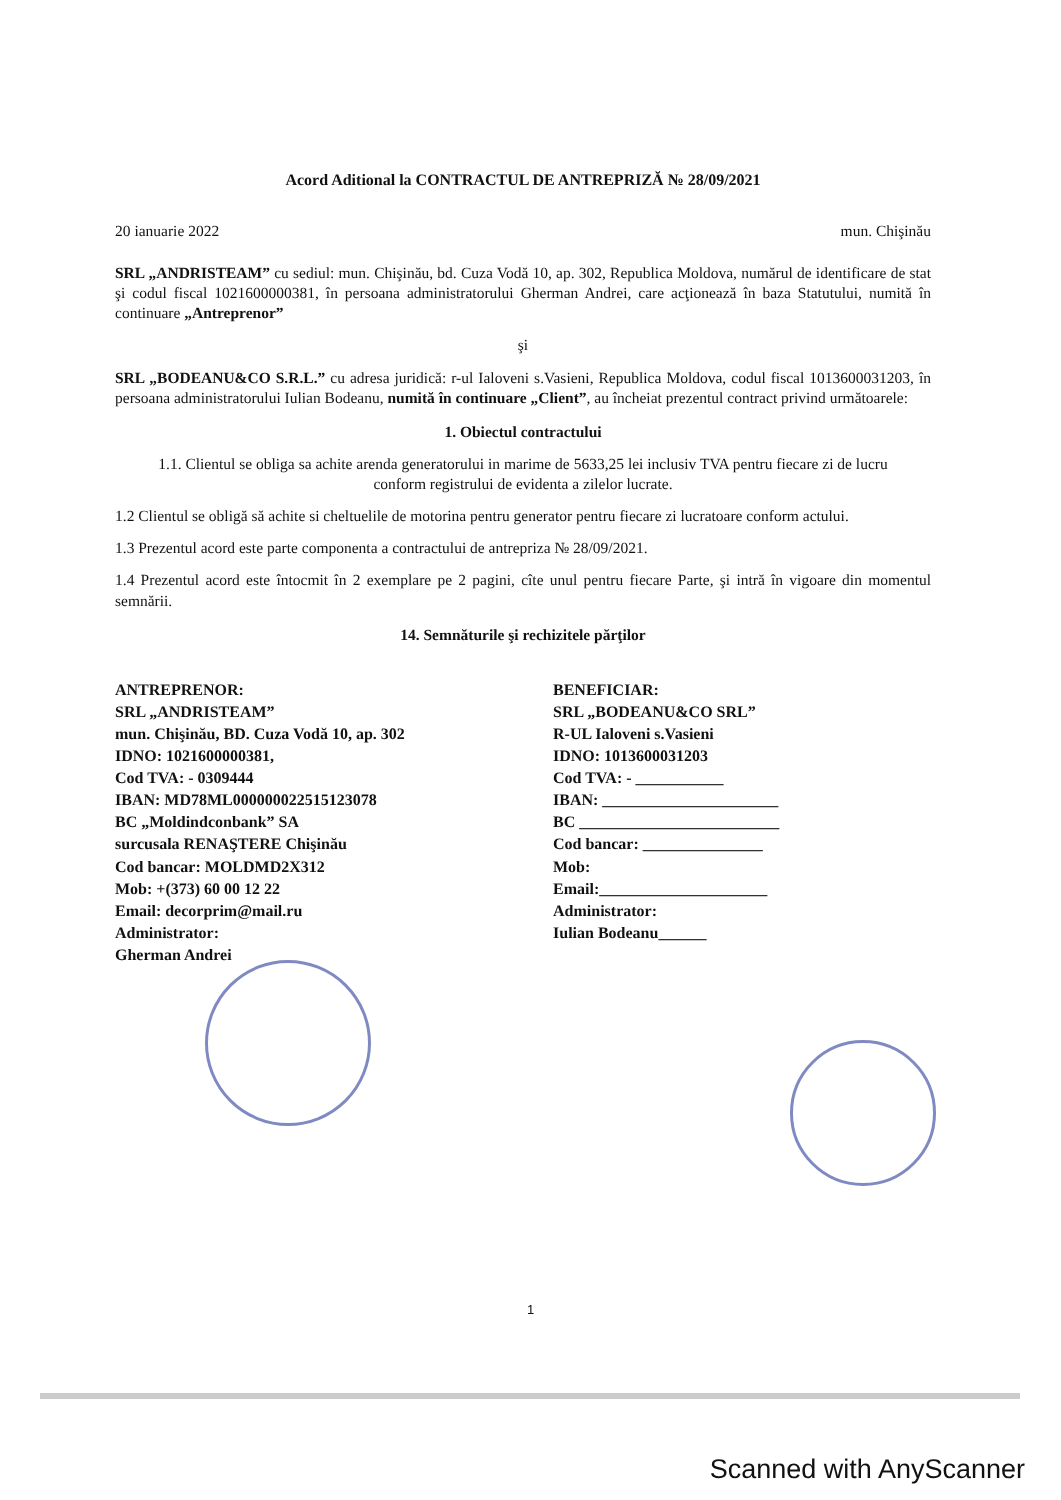Acord Aditional la CONTRACTUL DE ANTREPRIZĂ № 28/09/2021
20 ianuarie 2022 mun. Chişinău
SRL „ANDRISTEAM” cu sediul: mun. Chişinău, bd. Cuza Vodă 10, ap. 302, Republica Moldova, numărul de identificare de stat şi codul fiscal 1021600000381, în persoana administratorului Gherman Andrei, care acţionează în baza Statutului, numită în continuare „Antreprenor”
şi
SRL „BODEANU&CO S.R.L.” cu adresa juridică: r-ul Ialoveni s.Vasieni, Republica Moldova, codul fiscal 1013600031203, în persoana administratorului Iulian Bodeanu, numită în continuare „Client”, au încheiat prezentul contract privind următoarele:
1. Obiectul contractului
1.1. Clientul se obliga sa achite arenda generatorului in marime de 5633,25 lei inclusiv TVA pentru fiecare zi de lucru conform registrului de evidenta a zilelor lucrate.
1.2 Clientul se obligă să achite si cheltuelile de motorina pentru generator pentru fiecare zi lucratoare conform actului.
1.3 Prezentul acord este parte componenta a contractului de antrepriza № 28/09/2021.
1.4 Prezentul acord este întocmit în 2 exemplare pe 2 pagini, cîte unul pentru fiecare Parte, şi intră în vigoare din momentul semnării.
14. Semnăturile şi rechizitele părţilor
ANTREPRENOR:
SRL „ANDRISTEAM”
mun. Chişinău, BD. Cuza Vodă 10, ap. 302
IDNO: 1021600000381,
Cod TVA: - 0309444
IBAN: MD78ML000000022515123078
BC „Moldindconbank” SA
surcusala RENAŞTERE Chişinău
Cod bancar: MOLDMD2X312
Mob: +(373) 60 00 12 22
Email: decorprim@mail.ru
Administrator:
Gherman Andrei
BENEFICIAR:
SRL „BODEANU&CO SRL”
R-UL Ialoveni s.Vasieni
IDNO: 1013600031203
Cod TVA: - ___________
IBAN: ______________________
BC _________________________
Cod bancar: _______________
Mob:
Email:_____________________
Administrator:
Iulian Bodeanu______
1
Scanned with AnyScanner